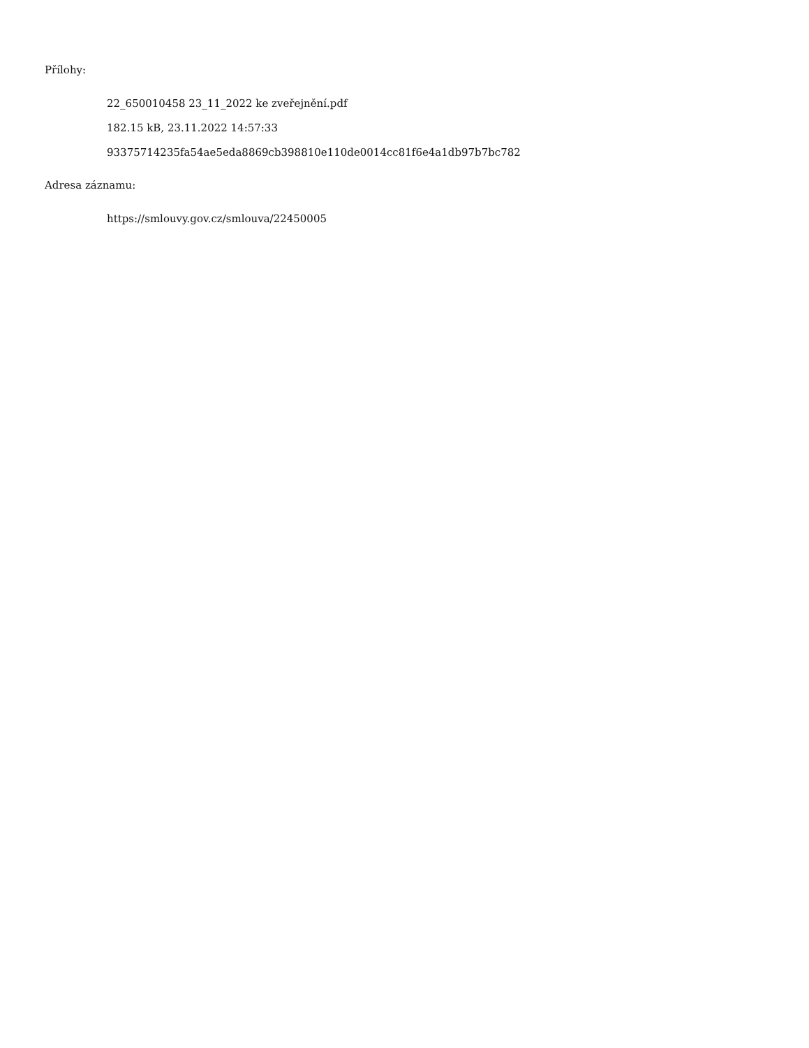Přílohy:
22_650010458 23_11_2022 ke zveřejnění.pdf
182.15 kB, 23.11.2022 14:57:33
93375714235fa54ae5eda8869cb398810e110de0014cc81f6e4a1db97b7bc782
Adresa záznamu:
https://smlouvy.gov.cz/smlouva/22450005